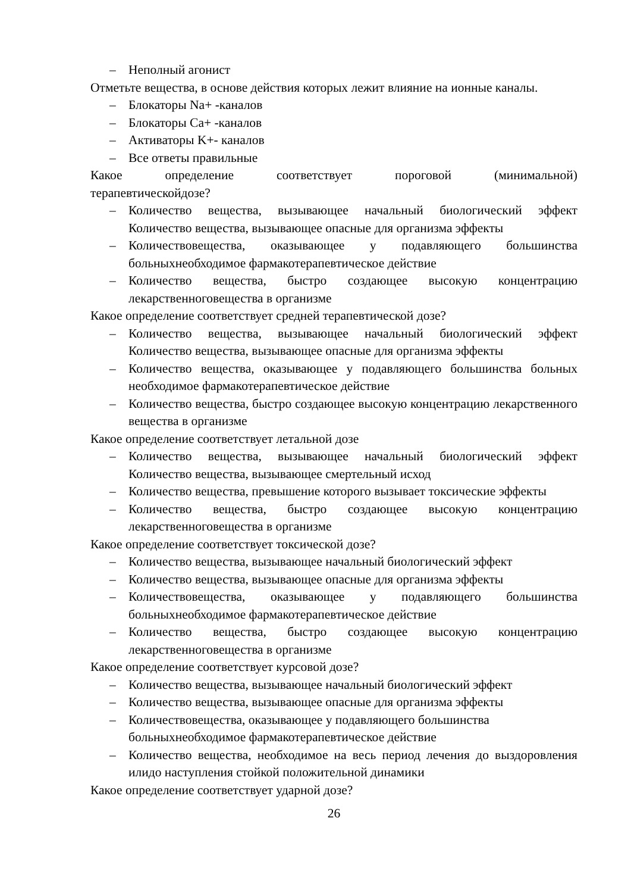– Неполный агонист
Отметьте вещества, в основе действия которых лежит влияние на ионные каналы.
– Блокаторы Na+ -каналов
– Блокаторы Ca+ -каналов
– Активаторы K+- каналов
– Все ответы правильные
Какое определение соответствует пороговой (минимальной)
терапевтическойдозе?
– Количество вещества, вызывающее начальный биологический эффект Количество вещества, вызывающее опасные для организма эффекты
– Количествовещества, оказывающее у подавляющего большинства больныхнеобходимое фармакотерапевтическое действие
– Количество вещества, быстро создающее высокую концентрацию лекарственноговещества в организме
Какое определение соответствует средней терапевтической дозе?
– Количество вещества, вызывающее начальный биологический эффект Количество вещества, вызывающее опасные для организма эффекты
– Количество вещества, оказывающее у подавляющего большинства больных необходимое фармакотерапевтическое действие
– Количество вещества, быстро создающее высокую концентрацию лекарственного вещества в организме
Какое определение соответствует летальной дозе
– Количество вещества, вызывающее начальный биологический эффект Количество вещества, вызывающее смертельный исход
– Количество вещества, превышение которого вызывает токсические эффекты
– Количество вещества, быстро создающее высокую концентрацию лекарственноговещества в организме
Какое определение соответствует токсической дозе?
– Количество вещества, вызывающее начальный биологический эффект
– Количество вещества, вызывающее опасные для организма эффекты
– Количествовещества, оказывающее у подавляющего большинства больныхнеобходимое фармакотерапевтическое действие
– Количество вещества, быстро создающее высокую концентрацию лекарственноговещества в организме
Какое определение соответствует курсовой дозе?
– Количество вещества, вызывающее начальный биологический эффект
– Количество вещества, вызывающее опасные для организма эффекты
– Количествовещества, оказывающее у подавляющего большинства больныхнеобходимое фармакотерапевтическое действие
– Количество вещества, необходимое на весь период лечения до выздоровления илидо наступления стойкой положительной динамики
Какое определение соответствует ударной дозе?
26